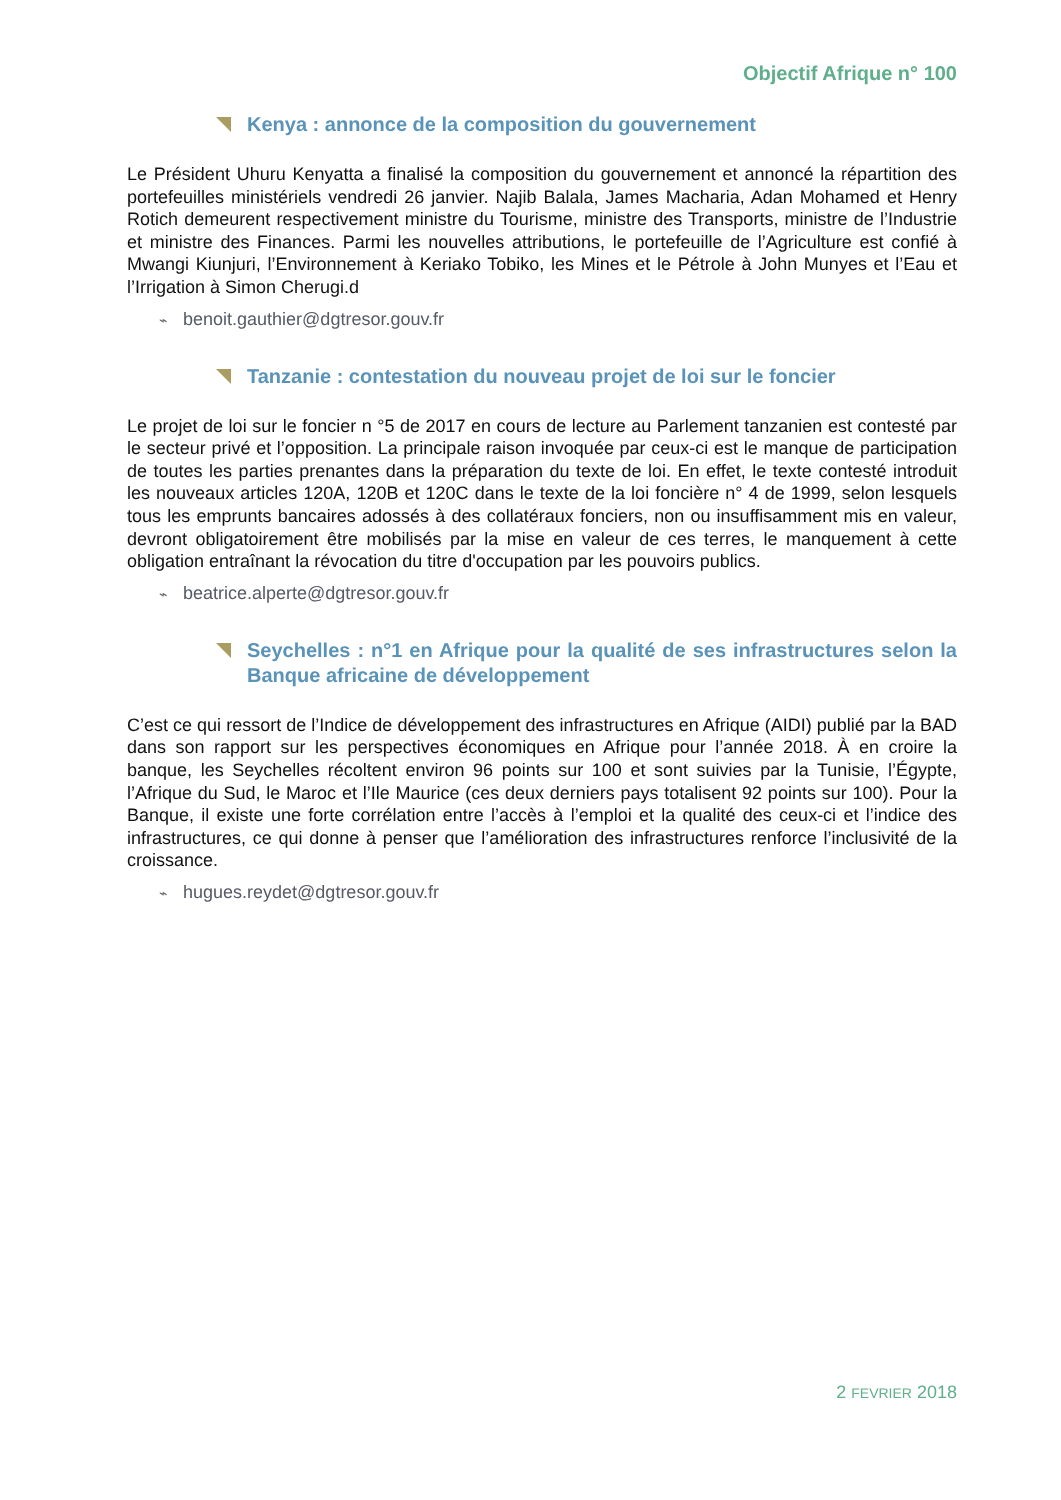Objectif Afrique n° 100
Kenya : annonce de la composition du gouvernement
Le Président Uhuru Kenyatta a finalisé la composition du gouvernement et annoncé la répartition des portefeuilles ministériels vendredi 26 janvier. Najib Balala, James Macharia, Adan Mohamed et Henry Rotich demeurent respectivement ministre du Tourisme, ministre des Transports, ministre de l’Industrie et ministre des Finances. Parmi les nouvelles attributions, le portefeuille de l’Agriculture est confié à Mwangi Kiunjuri, l’Environnement à Keriako Tobiko, les Mines et le Pétrole à John Munyes et l’Eau et l’Irrigation à Simon Cherugi.d
⌁ benoit.gauthier@dgtresor.gouv.fr
Tanzanie : contestation du nouveau projet de loi sur le foncier
Le projet de loi sur le foncier n °5 de 2017 en cours de lecture au Parlement tanzanien est contesté par le secteur privé et l’opposition. La principale raison invoquée par ceux-ci est le manque de participation de toutes les parties prenantes dans la préparation du texte de loi. En effet, le texte contesté introduit les nouveaux articles 120A, 120B et 120C dans le texte de la loi foncière n° 4 de 1999, selon lesquels tous les emprunts bancaires adossés à des collatéraux fonciers, non ou insuffisamment mis en valeur, devront obligatoirement être mobilisés par la mise en valeur de ces terres, le manquement à cette obligation entraînant la révocation du titre d'occupation par les pouvoirs publics.
⌁ beatrice.alperte@dgtresor.gouv.fr
Seychelles : n°1 en Afrique pour la qualité de ses infrastructures selon la Banque africaine de développement
C’est ce qui ressort de l’Indice de développement des infrastructures en Afrique (AIDI) publié par la BAD dans son rapport sur les perspectives économiques en Afrique pour l’année 2018. À en croire la banque, les Seychelles récoltent environ 96 points sur 100 et sont suivies par la Tunisie, l’Égypte, l’Afrique du Sud, le Maroc et l’Ile Maurice (ces deux derniers pays totalisent 92 points sur 100). Pour la Banque, il existe une forte corrélation entre l’accès à l’emploi et la qualité des ceux-ci et l’indice des infrastructures, ce qui donne à penser que l’amélioration des infrastructures renforce l’inclusivité de la croissance.
⌁ hugues.reydet@dgtresor.gouv.fr
2 FEVRIER 2018